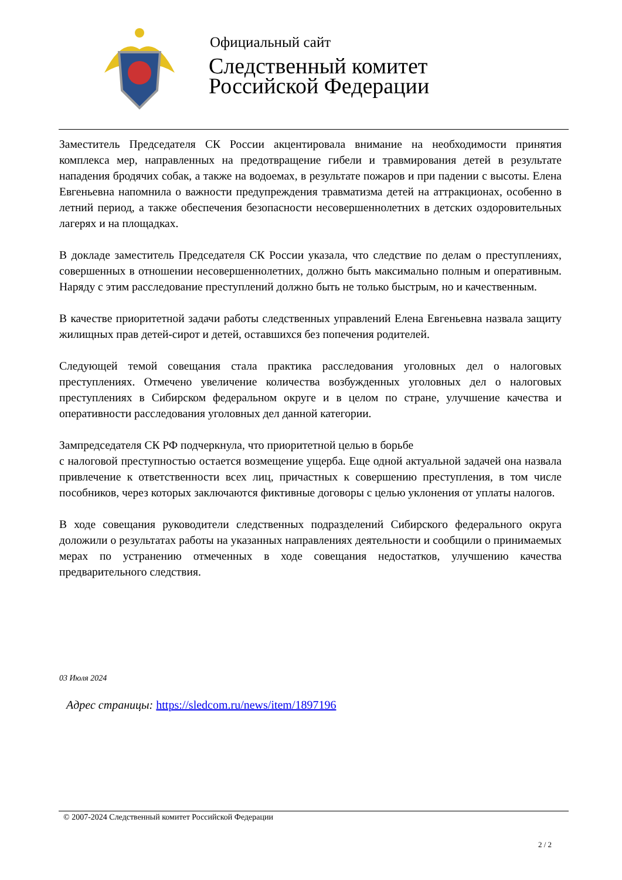Официальный сайт
Следственный комитет
Российской Федерации
Заместитель Председателя СК России акцентировала внимание на необходимости принятия комплекса мер, направленных на предотвращение гибели и травмирования детей в результате нападения бродячих собак, а также на водоемах, в результате пожаров и при падении с высоты. Елена Евгеньевна напомнила о важности предупреждения травматизма детей на аттракционах, особенно в летний период, а также обеспечения безопасности несовершеннолетних в детских оздоровительных лагерях и на площадках.
В докладе заместитель Председателя СК России указала, что следствие по делам о преступлениях, совершенных в отношении несовершеннолетних, должно быть максимально полным и оперативным. Наряду с этим расследование преступлений должно быть не только быстрым, но и качественным.
В качестве приоритетной задачи работы следственных управлений Елена Евгеньевна назвала защиту жилищных прав детей-сирот и детей, оставшихся без попечения родителей.
Следующей темой совещания стала практика расследования уголовных дел о налоговых преступлениях. Отмечено увеличение количества возбужденных уголовных дел о налоговых преступлениях в Сибирском федеральном округе и в целом по стране, улучшение качества и оперативности расследования уголовных дел данной категории.
Зампредседателя СК РФ подчеркнула, что приоритетной целью в борьбе
с налоговой преступностью остается возмещение ущерба. Еще одной актуальной задачей она назвала привлечение к ответственности всех лиц, причастных к совершению преступления, в том числе пособников, через которых заключаются фиктивные договоры с целью уклонения от уплаты налогов.
В ходе совещания руководители следственных подразделений Сибирского федерального округа доложили о результатах работы на указанных направлениях деятельности и сообщили о принимаемых мерах по устранению отмеченных в ходе совещания недостатков, улучшению качества предварительного следствия.
03 Июля 2024
Адрес страницы: https://sledcom.ru/news/item/1897196
© 2007-2024 Следственный комитет Российской Федерации
2 / 2